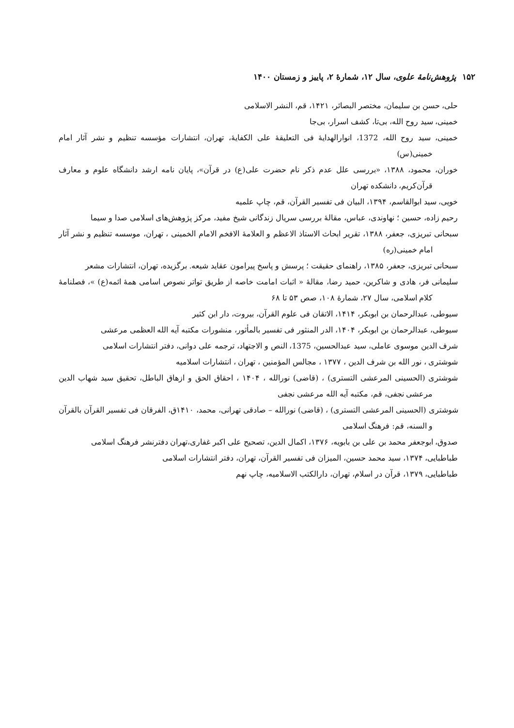۱۵۲ پژوهش‌نامهٔ علوی، سال ۱۲، شمارهٔ ۲، پاییز و زمستان ۱۴۰۰
حلی، حسن بن سلیمان، مختصر البصائر، ۱۴۲۱، قم، النشر الاسلامی
خمینی، سید روح الله، بی‌تا، کشف اسرار، بی‌جا
خمینی، سید روح الله، 1372، انوارالهدایهٔ فی التعلیقهٔ علی الکفایهٔ، تهران، انتشارات مؤسسه تنظیم و نشر آثار امام خمینی(س)
خوران، محمود، ۱۳۸۸، «بررسی علل عدم ذکر نام حضرت علی(ع) در قرآن»، پایان نامه ارشد دانشگاه علوم و معارف قرآن‌کریم، دانشکده تهران
خویی، سید ابوالقاسم، ۱۳۹۴، البیان فی تفسیر القرآن، قم، چاپ علمیه
رحیم زاده، حسین ؛ نهاوندی، عباس، مقالهٔ بررسی سریال زندگانی شیخ مفید، مرکز پژوهش‌های اسلامی صدا و سیما
سبحانی تبریزی، جعفر، ۱۳۸۸، تقریر ابحاث الاستاذ الاعظم و العلامهٔ الافخم الامام الخمینی ، تهران، موسسه تنظیم و نشر آثار امام خمینی(ره)
سبحانی تبریزی، جعفر، ۱۳۸۵، راهنمای حقیقت ؛ پرسش و پاسخ پیرامون عقاید شیعه. برگزیده، تهران، انتشارات مشعر
سلیمانی فر، هادی و شاکرین، حمید رضا، مقالهٔ « اثبات امامت خاصه از طریق تواتر نصوص اسامی همهٔ ائمه(ع) »، فصلنامهٔ کلام اسلامی، سال ۲۷، شمارهٔ ۱۰۸، صص ۵۳ تا ۶۸
سیوطی، عبدالرحمان بن ابوبکر، ۱۴۱۴، الاتقان فی علوم القرآن، بیروت، دار ابن کثیر
سیوطی، عبدالرحمان بن ابوبکر، ۱۴۰۴، الدر المنثور فی تفسیر بالمأثور، منشورات مکتبه آیه الله العظمی مرعشی
شرف الدین موسوی عاملی، سید عبدالحسین، 1375، النص و الاجتهاد، ترجمه علی دوانی، دفتر انتشارات اسلامی
شوشتری ، نور الله بن شرف الدین ، ۱۳۷۷ ، مجالس المؤمنین ، تهران ، انتشارات اسلامیه
شوشتری (الحسینی المرعشی التستری) ، (قاضی) نورالله ، ۱۴۰۴ ، احقاق الحق و ازهاق الباطل، تحقیق سید شهاب الدین مرعشی نجفی، قم، مکتبه آیه الله مرعشی نجفی
شوشتری (الحسینی المرعشی التستری) ، (قاضی) نورالله – صادقی تهرانی، محمد، ۱۴۱۰ق، الفرقان فی تفسیر القرآن بالقرآن و السنه، قم: فرهنگ اسلامی
صدوق، ابوجعفر محمد بن علی بن بابویه، ۱۳۷۶، اکمال الدین، تصحیح علی اکبر غفاری،تهران دفترنشر فرهنگ اسلامی
طباطبایی، ۱۳۷۴، سید محمد حسین، المیزان فی تفسیر القرآن، تهران، دفتر انتشارات اسلامی
طباطبایی، ۱۳۷۹، قرآن در اسلام، تهران، دارالکتب الاسلامیه، چاپ نهم